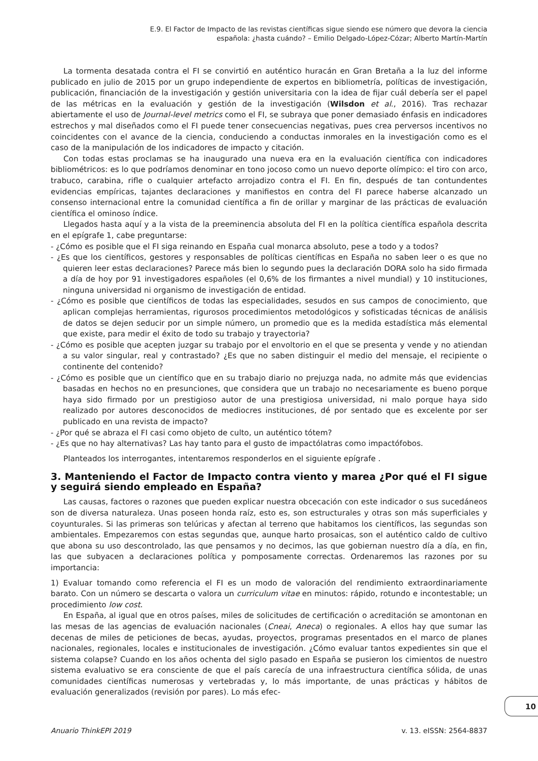E.9. El Factor de Impacto de las revistas científicas sigue siendo ese número que devora la ciencia
española: ¿hasta cuándo? – Emilio Delgado-López-Cózar; Alberto Martín-Martín
La tormenta desatada contra el FI se convirtió en auténtico huracán en Gran Bretaña a la luz del informe publicado en julio de 2015 por un grupo independiente de expertos en bibliometría, políticas de investigación, publicación, financiación de la investigación y gestión universitaria con la idea de fijar cuál debería ser el papel de las métricas en la evaluación y gestión de la investigación (Wilsdon et al., 2016). Tras rechazar abiertamente el uso de Journal-level metrics como el FI, se subraya que poner demasiado énfasis en indicadores estrechos y mal diseñados como el FI puede tener consecuencias negativas, pues crea perversos incentivos no coincidentes con el avance de la ciencia, conduciendo a conductas inmorales en la investigación como es el caso de la manipulación de los indicadores de impacto y citación.
Con todas estas proclamas se ha inaugurado una nueva era en la evaluación científica con indicadores bibliométricos: es lo que podríamos denominar en tono jocoso como un nuevo deporte olímpico: el tiro con arco, trabuco, carabina, rifle o cualquier artefacto arrojadizo contra el FI. En fin, después de tan contundentes evidencias empíricas, tajantes declaraciones y manifiestos en contra del FI parece haberse alcanzado un consenso internacional entre la comunidad científica a fin de orillar y marginar de las prácticas de evaluación científica el ominoso índice.
Llegados hasta aquí y a la vista de la preeminencia absoluta del FI en la política científica española descrita en el epígrafe 1, cabe preguntarse:
- ¿Cómo es posible que el FI siga reinando en España cual monarca absoluto, pese a todo y a todos?
- ¿Es que los científicos, gestores y responsables de políticas científicas en España no saben leer o es que no quieren leer estas declaraciones? Parece más bien lo segundo pues la declaración DORA solo ha sido firmada a día de hoy por 91 investigadores españoles (el 0,6% de los firmantes a nivel mundial) y 10 instituciones, ninguna universidad ni organismo de investigación de entidad.
- ¿Cómo es posible que científicos de todas las especialidades, sesudos en sus campos de conocimiento, que aplican complejas herramientas, rigurosos procedimientos metodológicos y sofisticadas técnicas de análisis de datos se dejen seducir por un simple número, un promedio que es la medida estadística más elemental que existe, para medir el éxito de todo su trabajo y trayectoria?
- ¿Cómo es posible que acepten juzgar su trabajo por el envoltorio en el que se presenta y vende y no atiendan a su valor singular, real y contrastado? ¿Es que no saben distinguir el medio del mensaje, el recipiente o continente del contenido?
- ¿Cómo es posible que un científico que en su trabajo diario no prejuzga nada, no admite más que evidencias basadas en hechos no en presunciones, que considera que un trabajo no necesariamente es bueno porque haya sido firmado por un prestigioso autor de una prestigiosa universidad, ni malo porque haya sido realizado por autores desconocidos de mediocres instituciones, dé por sentado que es excelente por ser publicado en una revista de impacto?
- ¿Por qué se abraza el FI casi como objeto de culto, un auténtico tótem?
- ¿Es que no hay alternativas? Las hay tanto para el gusto de impactólatras como impactófobos.
Planteados los interrogantes, intentaremos responderlos en el siguiente epígrafe .
3. Manteniendo el Factor de Impacto contra viento y marea ¿Por qué el FI sigue y seguirá siendo empleado en España?
Las causas, factores o razones que pueden explicar nuestra obcecación con este indicador o sus sucedáneos son de diversa naturaleza. Unas poseen honda raíz, esto es, son estructurales y otras son más superficiales y coyunturales. Si las primeras son telúricas y afectan al terreno que habitamos los científicos, las segundas son ambientales. Empezaremos con estas segundas que, aunque harto prosaicas, son el auténtico caldo de cultivo que abona su uso descontrolado, las que pensamos y no decimos, las que gobiernan nuestro día a día, en fin, las que subyacen a declaraciones política y pomposamente correctas. Ordenaremos las razones por su importancia:
1) Evaluar tomando como referencia el FI es un modo de valoración del rendimiento extraordinariamente barato. Con un número se descarta o valora un curriculum vitae en minutos: rápido, rotundo e incontestable; un procedimiento low cost.
En España, al igual que en otros países, miles de solicitudes de certificación o acreditación se amontonan en las mesas de las agencias de evaluación nacionales (Cneai, Aneca) o regionales. A ellos hay que sumar las decenas de miles de peticiones de becas, ayudas, proyectos, programas presentados en el marco de planes nacionales, regionales, locales e institucionales de investigación. ¿Cómo evaluar tantos expedientes sin que el sistema colapse? Cuando en los años ochenta del siglo pasado en España se pusieron los cimientos de nuestro sistema evaluativo se era consciente de que el país carecía de una infraestructura científica sólida, de unas comunidades científicas numerosas y vertebradas y, lo más importante, de unas prácticas y hábitos de evaluación generalizados (revisión por pares). Lo más efec-
10
Anuario ThinkEPI 2019 v. 13. eISSN: 2564-8837